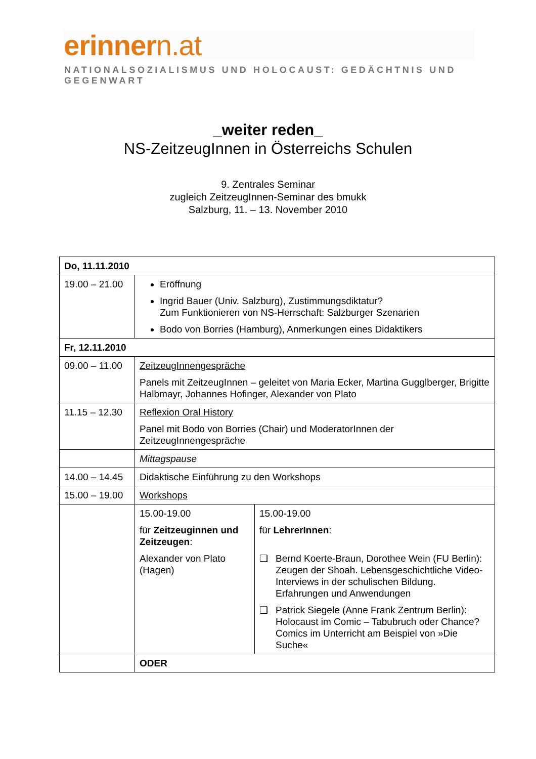erinnern.at
NATIONALSOZIALISMUS UND HOLOCAUST: GEDÄCHTNIS UND GEGENWART
_weiter reden_
NS-ZeitzeugInnen in Österreichs Schulen
9. Zentrales Seminar
zugleich ZeitzeugInnen-Seminar des bmukk
Salzburg, 11. – 13. November 2010
| Do, 11.11.2010 | | |
| 19.00 – 21.00 | Eröffnung Ingrid Bauer (Univ. Salzburg), Zustimmungsdiktatur? Zum Funktionieren von NS-Herrschaft: Salzburger Szenarien Bodo von Borries (Hamburg), Anmerkungen eines Didaktikers | |
| Fr, 12.11.2010 | | |
| 09.00 – 11.00 | ZeitzeugInnengespräche Panels mit ZeitzeugInnen – geleitet von Maria Ecker, Martina Gugglberger, Brigitte Halbmayr, Johannes Hofinger, Alexander von Plato | |
| 11.15 – 12.30 | Reflexion Oral History Panel mit Bodo von Borries (Chair) und ModeratorInnen der ZeitzeugInnengespräche | |
| | Mittagspause | |
| 14.00 – 14.45 | Didaktische Einführung zu den Workshops | |
| 15.00 – 19.00 | Workshops | |
| | 15.00-19.00 für Zeitzeuginnen und Zeitzeugen : Alexander von Plato (Hagen) | 15.00-19.00 für LehrerInnen : ❑ Bernd Koerte-Braun, Dorothee Wein (FU Berlin): Zeugen der Shoah. Lebensgeschichtliche Video-Interviews in der schulischen Bildung. Erfahrungen und Anwendungen ❑ Patrick Siegele (Anne Frank Zentrum Berlin): Holocaust im Comic – Tabubruch oder Chance? Comics im Unterricht am Beispiel von »Die Suche« |
| | ODER | |